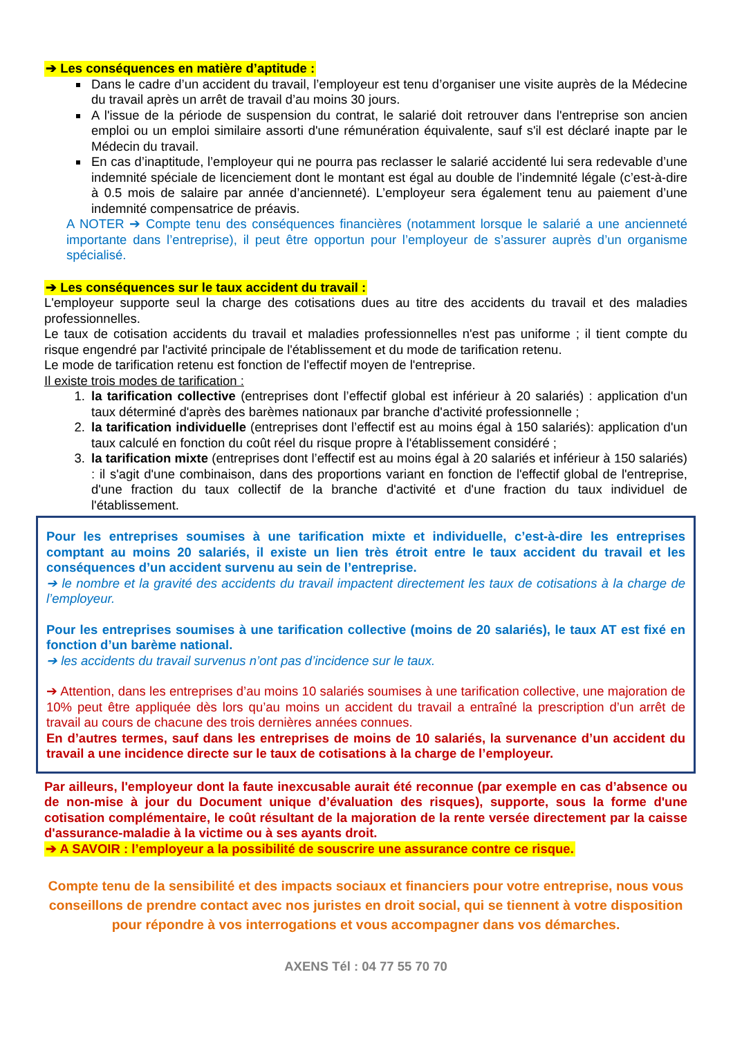➔ Les conséquences en matière d’aptitude :
Dans le cadre d’un accident du travail, l’employeur est tenu d’organiser une visite auprès de la Médecine du travail après un arrêt de travail d’au moins 30 jours.
A l'issue de la période de suspension du contrat, le salarié doit retrouver dans l'entreprise son ancien emploi ou un emploi similaire assorti d'une rémunération équivalente, sauf s'il est déclaré inapte par le Médecin du travail.
En cas d’inaptitude, l’employeur qui ne pourra pas reclasser le salarié accidenté lui sera redevable d’une indemnité spéciale de licenciement dont le montant est égal au double de l’indemnité légale (c’est-à-dire à 0.5 mois de salaire par année d’ancienneté). L’employeur sera également tenu au paiement d’une indemnité compensatrice de préavis.
A NOTER ➔ Compte tenu des conséquences financières (notamment lorsque le salarié a une ancienneté importante dans l’entreprise), il peut être opportun pour l’employeur de s’assurer auprès d’un organisme spécialisé.
➔ Les conséquences sur le taux accident du travail :
L'employeur supporte seul la charge des cotisations dues au titre des accidents du travail et des maladies professionnelles.
Le taux de cotisation accidents du travail et maladies professionnelles n'est pas uniforme ; il tient compte du risque engendré par l'activité principale de l'établissement et du mode de tarification retenu.
Le mode de tarification retenu est fonction de l'effectif moyen de l'entreprise.
Il existe trois modes de tarification :
1. la tarification collective (entreprises dont l’effectif global est inférieur à 20 salariés) : application d'un taux déterminé d'après des barèmes nationaux par branche d'activité professionnelle ;
2. la tarification individuelle (entreprises dont l’effectif est au moins égal à 150 salariés): application d'un taux calculé en fonction du coût réel du risque propre à l'établissement considéré ;
3. la tarification mixte (entreprises dont l’effectif est au moins égal à 20 salariés et inférieur à 150 salariés) : il s'agit d'une combinaison, dans des proportions variant en fonction de l'effectif global de l'entreprise, d'une fraction du taux collectif de la branche d'activité et d'une fraction du taux individuel de l'établissement.
Pour les entreprises soumises à une tarification mixte et individuelle, c’est-à-dire les entreprises comptant au moins 20 salariés, il existe un lien très étroit entre le taux accident du travail et les conséquences d’un accident survenu au sein de l’entreprise.
➔ le nombre et la gravité des accidents du travail impactent directement les taux de cotisations à la charge de l’employeur.
Pour les entreprises soumises à une tarification collective (moins de 20 salariés), le taux AT est fixé en fonction d’un barème national.
➔ les accidents du travail survenus n’ont pas d’incidence sur le taux.
➔ Attention, dans les entreprises d’au moins 10 salariés soumises à une tarification collective, une majoration de 10% peut être appliquée dès lors qu’au moins un accident du travail a entraîné la prescription d’un arrêt de travail au cours de chacune des trois dernières années connues.
En d’autres termes, sauf dans les entreprises de moins de 10 salariés, la survenance d’un accident du travail a une incidence directe sur le taux de cotisations à la charge de l’employeur.
Par ailleurs, l'employeur dont la faute inexcusable aurait été reconnue (par exemple en cas d’absence ou de non-mise à jour du Document unique d’évaluation des risques), supporte, sous la forme d'une cotisation complémentaire, le coût résultant de la majoration de la rente versée directement par la caisse d'assurance-maladie à la victime ou à ses ayants droit.
➔ A SAVOIR : l’employeur a la possibilité de souscrire une assurance contre ce risque.
Compte tenu de la sensibilité et des impacts sociaux et financiers pour votre entreprise, nous vous conseillons de prendre contact avec nos juristes en droit social, qui se tiennent à votre disposition pour répondre à vos interrogations et vous accompagner dans vos démarches.
AXENS Tél : 04 77 55 70 70